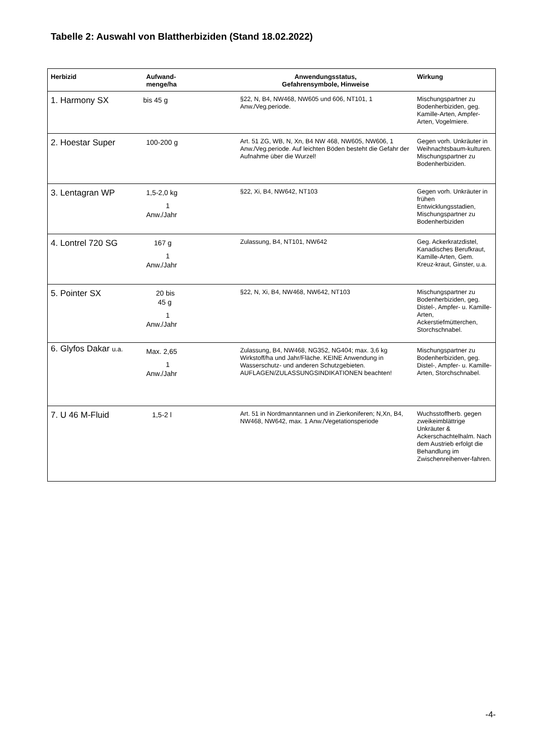Tabelle 2: Auswahl von Blattherbiziden (Stand 18.02.2022)
| Herbizid | Aufwand- menge/ha | Anwendungsstatus, Gefahrensymbole, Hinweise | Wirkung |
| --- | --- | --- | --- |
| 1. Harmony SX | bis 45 g | §22, N, B4, NW468, NW605 und 606, NT101, 1 Anw./Veg.periode. | Mischungspartner zu Bodenherbiziden, geg. Kamille-Arten, Ampfer-Arten, Vogelmiere. |
| 2. Hoestar Super | 100-200 g | Art. 51 ZG, WB, N, Xn, B4 NW 468, NW605, NW606, 1 Anw./Veg.periode. Auf leichten Böden besteht die Gefahr der Aufnahme über die Wurzel! | Gegen vorh. Unkräuter in Weihnachtsbaum-kulturen. Mischungspartner zu Bodenherbiziden. |
| 3. Lentagran WP | 1,5-2,0 kg 1 Anw./Jahr | §22, Xi, B4, NW642, NT103 | Gegen vorh. Unkräuter in frühen Entwicklungsstadien, Mischungspartner zu Bodenherbiziden |
| 4. Lontrel 720 SG | 167 g 1 Anw./Jahr | Zulassung, B4, NT101, NW642 | Geg. Ackerkratzdistel, Kanadisches Berufkraut, Kamille-Arten, Gem. Kreuz-kraut, Ginster, u.a. |
| 5. Pointer SX | 20 bis 45 g 1 Anw./Jahr | §22, N, Xi, B4, NW468, NW642, NT103 | Mischungspartner zu Bodenherbiziden, geg. Distel-, Ampfer- u. Kamille-Arten, Ackerstiefmütterchen, Storchschnabel. |
| 6. Glyfos Dakar u.a. | Max. 2,65 1 Anw./Jahr | Zulassung, B4, NW468, NG352, NG404; max. 3,6 kg Wirkstoff/ha und Jahr/Fläche. KEINE Anwendung in Wasserschutz- und anderen Schutzgebieten. AUFLAGEN/ZULASSUNGSINDIKATIONEN beachten! | Mischungspartner zu Bodenherbiziden, geg. Distel-, Ampfer- u. Kamille-Arten, Storchschnabel. |
| 7. U 46 M-Fluid | 1,5-2 l | Art. 51 in Nordmanntannen und in Zierkoniferen; N,Xn, B4, NW468, NW642, max. 1 Anw./Vegetationsperiode | Wuchsstoffherb. gegen zweikeimblättrige Unkräuter & Ackerschachtelhalm. Nach dem Austrieb erfolgt die Behandlung im Zwischenreihenver-fahren. |
-4-